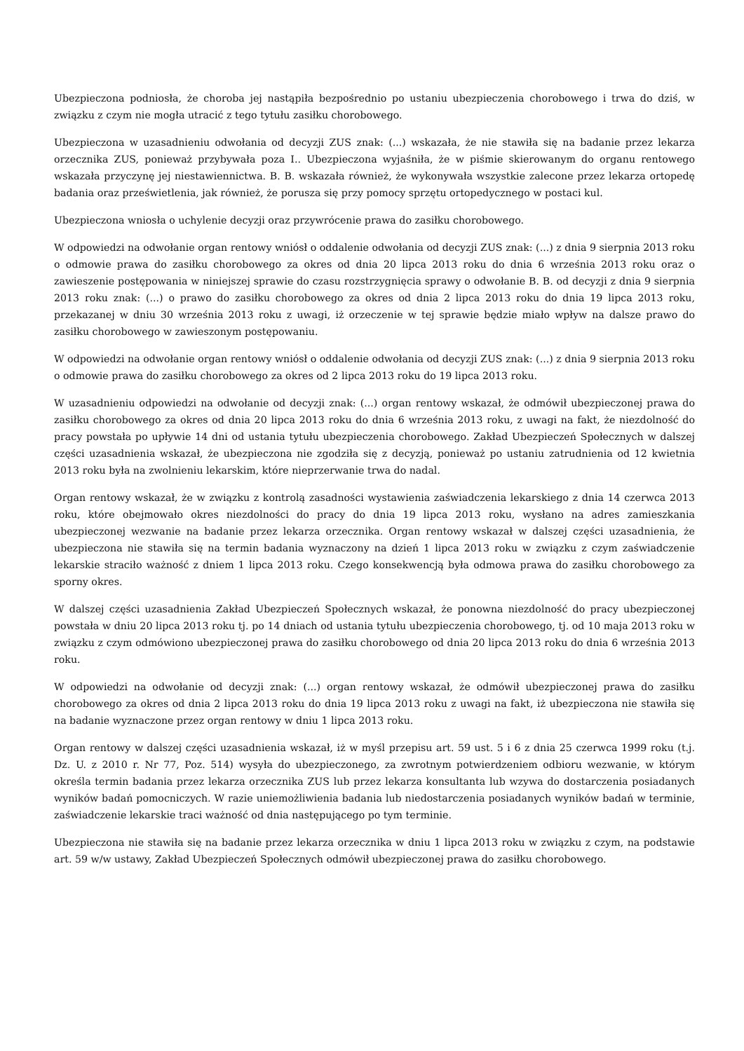Ubezpieczona podniosła, że choroba jej nastąpiła bezpośrednio po ustaniu ubezpieczenia chorobowego i trwa do dziś, w związku z czym nie mogła utracić z tego tytułu zasiłku chorobowego.
Ubezpieczona w uzasadnieniu odwołania od decyzji ZUS znak: (...) wskazała, że nie stawiła się na badanie przez lekarza orzecznika ZUS, ponieważ przybywała poza I.. Ubezpieczona wyjaśniła, że w piśmie skierowanym do organu rentowego wskazała przyczynę jej niestawiennictwa. B. B. wskazała również, że wykonywała wszystkie zalecone przez lekarza ortopedę badania oraz prześwietlenia, jak również, że porusza się przy pomocy sprzętu ortopedycznego w postaci kul.
Ubezpieczona wniosła o uchylenie decyzji oraz przywrócenie prawa do zasiłku chorobowego.
W odpowiedzi na odwołanie organ rentowy wniósł o oddalenie odwołania od decyzji ZUS znak: (...) z dnia 9 sierpnia 2013 roku o odmowie prawa do zasiłku chorobowego za okres od dnia 20 lipca 2013 roku do dnia 6 września 2013 roku oraz o zawieszenie postępowania w niniejszej sprawie do czasu rozstrzygnięcia sprawy o odwołanie B. B. od decyzji z dnia 9 sierpnia 2013 roku znak: (...) o prawo do zasiłku chorobowego za okres od dnia 2 lipca 2013 roku do dnia 19 lipca 2013 roku, przekazanej w dniu 30 września 2013 roku z uwagi, iż orzeczenie w tej sprawie będzie miało wpływ na dalsze prawo do zasiłku chorobowego w zawieszonym postępowaniu.
W odpowiedzi na odwołanie organ rentowy wniósł o oddalenie odwołania od decyzji ZUS znak: (...) z dnia 9 sierpnia 2013 roku o odmowie prawa do zasiłku chorobowego za okres od 2 lipca 2013 roku do 19 lipca 2013 roku.
W uzasadnieniu odpowiedzi na odwołanie od decyzji znak: (...) organ rentowy wskazał, że odmówił ubezpieczonej prawa do zasiłku chorobowego za okres od dnia 20 lipca 2013 roku do dnia 6 września 2013 roku, z uwagi na fakt, że niezdolność do pracy powstała po upływie 14 dni od ustania tytułu ubezpieczenia chorobowego. Zakład Ubezpieczeń Społecznych w dalszej części uzasadnienia wskazał, że ubezpieczona nie zgodziła się z decyzją, ponieważ po ustaniu zatrudnienia od 12 kwietnia 2013 roku była na zwolnieniu lekarskim, które nieprzerwanie trwa do nadal.
Organ rentowy wskazał, że w związku z kontrolą zasadności wystawienia zaświadczenia lekarskiego z dnia 14 czerwca 2013 roku, które obejmowało okres niezdolności do pracy do dnia 19 lipca 2013 roku, wysłano na adres zamieszkania ubezpieczonej wezwanie na badanie przez lekarza orzecznika. Organ rentowy wskazał w dalszej części uzasadnienia, że ubezpieczona nie stawiła się na termin badania wyznaczony na dzień 1 lipca 2013 roku w związku z czym zaświadczenie lekarskie straciło ważność z dniem 1 lipca 2013 roku. Czego konsekwencją była odmowa prawa do zasiłku chorobowego za sporny okres.
W dalszej części uzasadnienia Zakład Ubezpieczeń Społecznych wskazał, że ponowna niezdolność do pracy ubezpieczonej powstała w dniu 20 lipca 2013 roku tj. po 14 dniach od ustania tytułu ubezpieczenia chorobowego, tj. od 10 maja 2013 roku w związku z czym odmówiono ubezpieczonej prawa do zasiłku chorobowego od dnia 20 lipca 2013 roku do dnia 6 września 2013 roku.
W odpowiedzi na odwołanie od decyzji znak: (...) organ rentowy wskazał, że odmówił ubezpieczonej prawa do zasiłku chorobowego za okres od dnia 2 lipca 2013 roku do dnia 19 lipca 2013 roku z uwagi na fakt, iż ubezpieczona nie stawiła się na badanie wyznaczone przez organ rentowy w dniu 1 lipca 2013 roku.
Organ rentowy w dalszej części uzasadnienia wskazał, iż w myśl przepisu art. 59 ust. 5 i 6 z dnia 25 czerwca 1999 roku (t.j. Dz. U. z 2010 r. Nr 77, Poz. 514) wysyła do ubezpieczonego, za zwrotnym potwierdzeniem odbioru wezwanie, w którym określa termin badania przez lekarza orzecznika ZUS lub przez lekarza konsultanta lub wzywa do dostarczenia posiadanych wyników badań pomocniczych. W razie uniemożliwienia badania lub niedostarczenia posiadanych wyników badań w terminie, zaświadczenie lekarskie traci ważność od dnia następującego po tym terminie.
Ubezpieczona nie stawiła się na badanie przez lekarza orzecznika w dniu 1 lipca 2013 roku w związku z czym, na podstawie art. 59 w/w ustawy, Zakład Ubezpieczeń Społecznych odmówił ubezpieczonej prawa do zasiłku chorobowego.